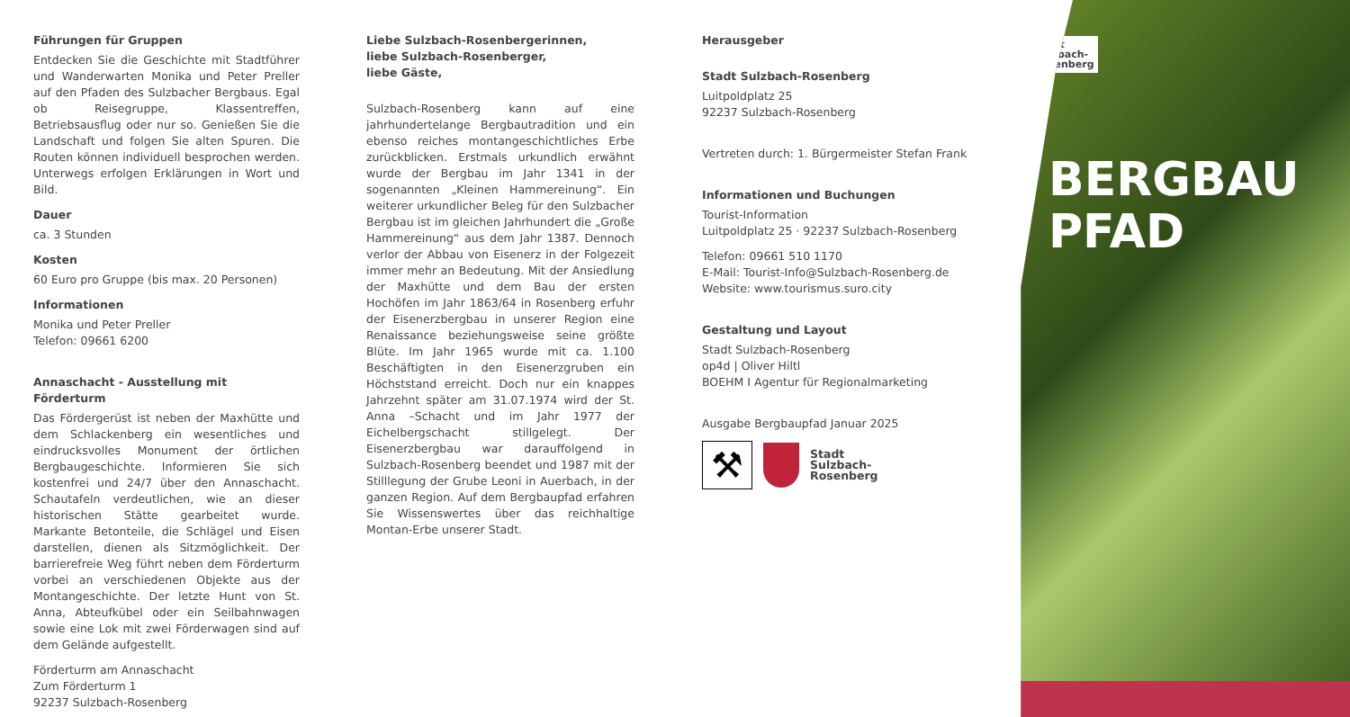Führungen für Gruppen
Entdecken Sie die Geschichte mit Stadtführer und Wanderwarten Monika und Peter Preller auf den Pfaden des Sulzbacher Bergbaus. Egal ob Reisegruppe, Klassentreffen, Betriebsausflug oder nur so. Genießen Sie die Landschaft und folgen Sie alten Spuren. Die Routen können individuell besprochen werden. Unterwegs erfolgen Erklärungen in Wort und Bild.
Dauer
ca. 3 Stunden
Kosten
60 Euro pro Gruppe (bis max. 20 Personen)
Informationen
Monika und Peter Preller
Telefon: 09661 6200
Annaschacht - Ausstellung mit Förderturm
Das Fördergerüst ist neben der Maxhütte und dem Schlackenberg ein wesentliches und eindrucksvolles Monument der örtlichen Bergbaugeschichte. Informieren Sie sich kostenfrei und 24/7 über den Annaschacht. Schautafeln verdeutlichen, wie an dieser historischen Stätte gearbeitet wurde. Markante Betonteile, die Schlägel und Eisen darstellen, dienen als Sitzmöglichkeit. Der barrierefreie Weg führt neben dem Förderturm vorbei an verschiedenen Objekte aus der Montangeschichte. Der letzte Hunt von St. Anna, Abteufkübel oder ein Seilbahnwagen sowie eine Lok mit zwei Förderwagen sind auf dem Gelände aufgestellt.
Förderturm am Annaschacht
Zum Förderturm 1
92237 Sulzbach-Rosenberg
Liebe Sulzbach-Rosenbergerinnen,
liebe Sulzbach-Rosenberger,
liebe Gäste,
Sulzbach-Rosenberg kann auf eine jahrhundertelange Bergbautradition und ein ebenso reiches montangeschichtliches Erbe zurückblicken. Erstmals urkundlich erwähnt wurde der Bergbau im Jahr 1341 in der sogenannten „Kleinen Hammereinung“. Ein weiterer urkundlicher Beleg für den Sulzbacher Bergbau ist im gleichen Jahrhundert die „Große Hammereinung“ aus dem Jahr 1387. Dennoch verlor der Abbau von Eisenerz in der Folgezeit immer mehr an Bedeutung. Mit der Ansiedlung der Maxhütte und dem Bau der ersten Hochöfen im Jahr 1863/64 in Rosenberg erfuhr der Eisenerzbergbau in unserer Region eine Renaissance beziehungsweise seine größte Blüte. Im Jahr 1965 wurde mit ca. 1.100 Beschäftigten in den Eisenerzgruben ein Höchststand erreicht. Doch nur ein knappes Jahrzehnt später am 31.07.1974 wird der St. Anna –Schacht und im Jahr 1977 der Eichelbergschacht stillgelegt. Der Eisenerzbergbau war darauffolgend in Sulzbach-Rosenberg beendet und 1987 mit der Stilllegung der Grube Leoni in Auerbach, in der ganzen Region. Auf dem Bergbaupfad erfahren Sie Wissenswertes über das reichhaltige Montan-Erbe unserer Stadt.
Herausgeber
Stadt Sulzbach-Rosenberg
Luitpoldplatz 25
92237 Sulzbach-Rosenberg
Vertreten durch: 1. Bürgermeister Stefan Frank
Informationen und Buchungen
Tourist-Information
Luitpoldplatz 25 · 92237 Sulzbach-Rosenberg
Telefon: 09661 510 1170
E-Mail: Tourist-Info@Sulzbach-Rosenberg.de
Website: www.tourismus.suro.city
Gestaltung und Layout
Stadt Sulzbach-Rosenberg
op4d | Oliver Hiltl
BOEHM I Agentur für Regionalmarketing
Ausgabe Bergbaupfad Januar 2025
⚒
Stadt
Sulzbach-
Rosenberg
Stadt
Sulzbach-
Rosenberg
BERGBAU
PFAD